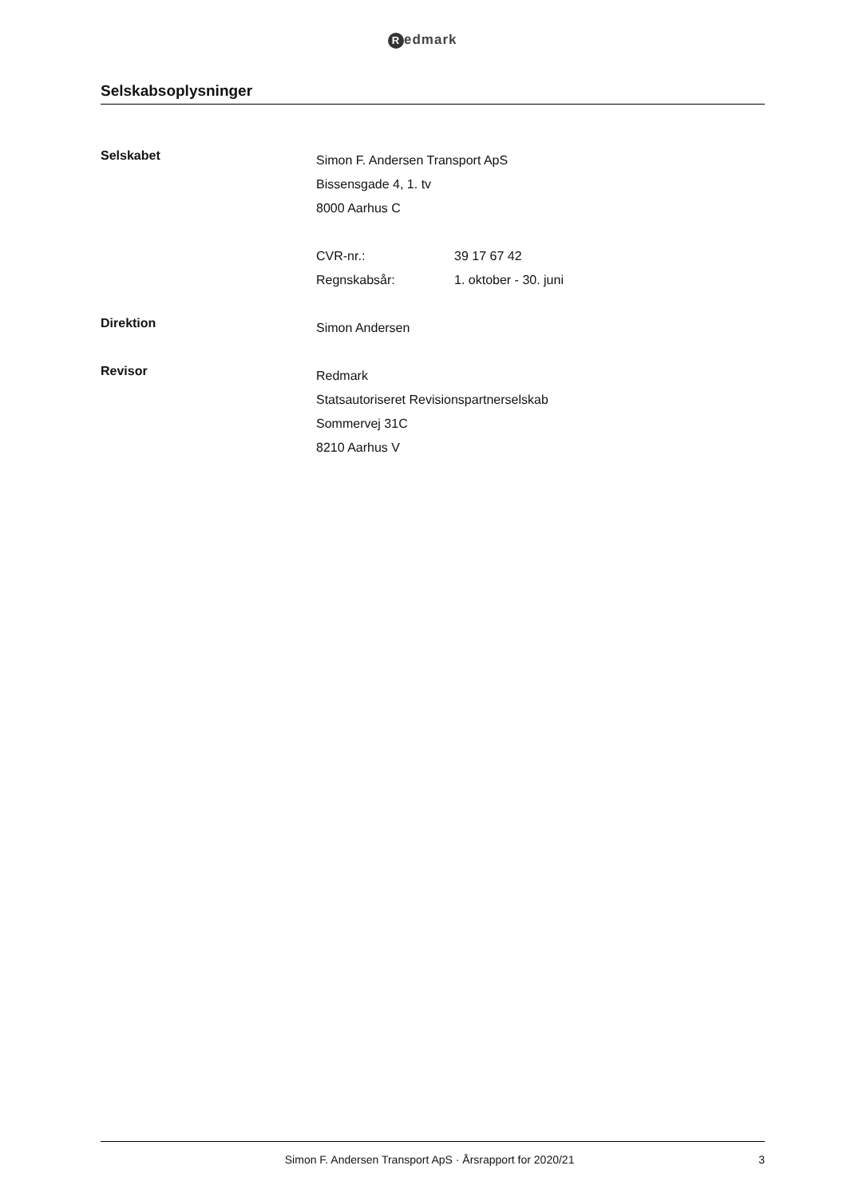Redmark
Selskabsoplysninger
Selskabet
Simon F. Andersen Transport ApS
Bissensgade 4, 1. tv
8000 Aarhus C
CVR-nr.: 39 17 67 42
Regnskabsår: 1. oktober - 30. juni
Direktion
Simon Andersen
Revisor
Redmark
Statsautoriseret Revisionspartnerselskab
Sommervej 31C
8210 Aarhus V
Simon F. Andersen Transport ApS · Årsrapport for 2020/21
3